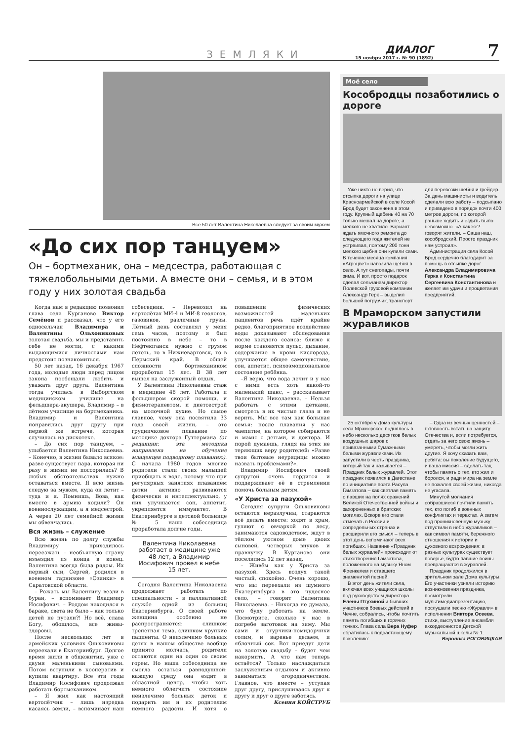ЗЕМЛЯКИ ДИАЛОГ
15 ноября 2017 г. № 90 (1892) 7
Все 50 лет Валентина Николаевна следует за своим мужем
«До сих пор танцуем»
Он – бортмеханик, она – медсестра, работающая с тяжелобольными детьми. А вместе они – семья, и в этом году у них золотая свадьба
Когда нам в редакцию позвонил глава села Курганово Виктор Семёнов и рассказал, что у его односельчан Владимира и Валентины Ольховиковых золотая свадьба, мы и представить себе не могли, с какими выдающимися личностями нам предстоит познакомиться.
50 лет назад, 16 декабря 1967 года, молодые люди перед лицом закона пообещали любить и уважать друг друга. Валентина тогда училась в Выборгском медицинском училище на фельдшера-акушера, Владимир – в лётном училище на бортмеханика. Владимир и Валентина понравились друг другу при первой же встрече, которая случилась на дискотеке.
– До сих пор танцуем, – улыбается Валентина Николаевна. – Конечно, в жизни бывало всякое: разве существует пара, которая ни разу в жизни не поссорилась? В любых обстоятельствах нужно оставаться вместе. Я всю жизнь следую за мужем, куда он летит – туда и я. Помнишь, Вова, как вместе в армию ходили? Он военнослужащим, а я медсестрой. А через 20 лет семейной жизни мы обвенчались.
Вся жизнь – служение
Всю жизнь по долгу службы Владимиру приходилось переезжать – необъятную страну изъездил из конца в конец. Валентина всегда была рядом. Их первый сын, Сергей, родился в военном гарнизоне «Озинки» в Саратовской области.
– Рожать мы Валентину везли в буран, – вспоминает Владимир Иосифович. – Роддом находился в бараке, света не было – как только детей не путали?! Но всё, слава Богу, обошлось, все живы-здоровы.
После нескольких лет в армейских условиях Ольховиковы переехали в Екатеринбург. Долгое время жили в общежитии, уже с двумя маленькими сыновьями. Потом вступили в кооператив и купили квартиру. Все эти годы Владимир Иосифович продолжал работать бортмехаником.
– Я жил как настоящий вертолётчик – лишь изредка касаясь земли, – вспоминает наш собеседник. – Перевозил на вертолётах МИ-4 и МИ-8 геологов, газовиков, различные грузы. Лётный день составлял у меня семь часов, поэтому я был постоянно в небе – то в Нефтеюганск нужно с грузом лететь, то в Нижневартовск, то в Пермский край. В общей сложности бортмехаником проработал 15 лет. В 38 лет вышел на заслуженный отдых.
У Валентины Николаевны стаж в медицине 48 лет. Работала и фельдшером скорой помощи, и физиотерапевтом, и диетсестрой на молочной кухне. Но самое главное, чему она посвятила 33 года своей жизни, – это грудничковое плавание по методике доктора Гуттермана (от редакции: эта методика направлена на обучение младенцев подводному плаванию). С начала 1980 годов многие родители стали своих малышей приобщать к воде, потому что при регулярных занятиях плаванием детки активно развиваются физически и интеллектуально, у них улучшается сон, аппетит, укрепляется иммунитет. В Екатеринбурге в детской больнице № 5 наша собеседница проработала долгие годы.
Валентина Николаевна работает в медицине уже 48 лет, а Владимир Иосифович провёл в небе 15 лет.
Сегодня Валентина Николаевна продолжает работать по специальности – в паллиативной службе одной из больниц Екатеринбурга. О своей работе женщина особенно не распространяется: слишком трепетная тема, слишком хрупкие пациенты. О неизлечимо больных детях в нашем обществе вообще принято молчать, родители остаются один на один со своим горем. Но наша собеседница не смогла остаться равнодушной: каждую среду она ездит в областной центр, чтобы хоть немного облегчить состояние неизлечимо больных деток и подарить им и их родителям немного радости. И хотя о повышении физических возможностей маленьких пациентов речь идёт крайне редко, благоприятное воздействие воды доказывают обследования после каждого сеанса: ближе к норме становятся пульс, дыхание, содержание в крови кислорода, улучшается общее самочувствие, сон, аппетит, психоэмоциональное состояние ребёнка.
–Я верю, что вода лечит и у нас с ними есть хоть какой-то маленький шанс, – рассказывает Валентина Николаевна. – Нельзя работать с этими детками, смотреть в их чистые глаза и не верить. Мы все там как большая семья: после плавания у нас чаепитие, на которое собираются и мамы с детьми, и доктора. И порой думаешь, глядя на этих не теряющих веру родителей: «Разве твои бытовые неурядицы можно назвать проблемами?».
Владимир Иосифович своей супругой очень гордится и поддерживает её в стремлении помочь больным детям.
«У Христа за пазухой»
Сегодня супруги Ольховиковы остаются неразлучны, стараются всё делать вместе: ходят в храм, гуляют с овчаркой по лесу, занимаются садоводством, ждут в тёплом уютном доме двоих сыновей, четверых внуков и правнучку. В Курганово они поселились 12 лет назад.
– Живём как у Христа за пазухой. Здесь воздух такой чистый, спокойно. Очень хорошо, что мы переехали из шумного Екатеринбурга в это чудесное село, – говорит Валентина Николаевна. – Никогда не думала, что буду работать на земле. Посмотрите, сколько у нас в погребе заготовок на зиму. Мы сами и огурчики-помидорчики солим, и варенье делаем, и яблочный сок. Вот приедут дети на золотую свадьбу – будет чем накормить. А что нам теперь остаётся? Только наслаждаться заслуженным отдыхом и активно заниматься огородничеством. Главное, что вместе – уступая друг другу, прислушиваясь друг к другу и друг о друге заботясь.
Ксения КОЙСТРУБ
Моё село
Кособродцы позаботились о дороге
Уже никто не верил, что отсыпка дороги на улице Красноармейской в селе Косой Брод будет закончена в этом году. Крупный щебень 40 на 70 только мешал на дороге, а мелкого не хватило. Вариант ждать ямочного ремонта до следующего года жителей не устраивал, поэтому 200 тонн мелкого щебня они купили сами. В течение месяца компания «Агроцвет» навозила щебня в село. А тут снегопады, почти зима. И вот, просто подарок сделал сельчанам директор Полевской грузовой компании Александр Герк – выделил большой погрузчик, транспорт для перевозки щебня и грейдер. За день машинисты и водитель сделали всю работу – подсыпано и приведено в порядок почти 400 метров дороги, по которой раньше ходить и ездить было невозможно. «А как же? – говорят жители. – Саша наш, кособродский. Просто праздник нам устроил».
Администрация села Косой Брод сердечно благодарит за помощь в отсыпке дорог Александра Владимировича Герка и Константина Сергеевича Константинова и желает им удачи и процветания предприятий.
В Мраморском запустили журавликов
25 октября у Дома культуры села Мраморское поднялось в небо несколько десятков белых воздушных шаров с привязанными бумажными белыми журавликами. Их запустили в честь праздника, который так и называется – Праздник белых журавлей. Этот праздник появился в Дагестане по инициативе поэта Расула Гамзатова – как светлая память о павших на полях сражений Великой Отечественной войны и захороненных в братских могилах. Вскоре его стали отмечать в России и сопредельных странах и расширили его смысл – теперь в этот день вспоминают всех погибших. Название «Праздник белых журавлей» происходит от стихотворения Гамзатова, положенного на музыку Яном Френкелем и ставшего знаменитой песней.
В этот день жители села, включая всех учащихся школы под руководством директора Елены Птухиной и бывших участников боевых действий в Чечне, собрались, чтобы почтить память погибших в горячих точках. Глава села Вера Нуфер обратилась к подрастающему поколению:
– Одна из вечных ценностей – готовность встать на защиту Отечества и, если потребуется, отдать за него свою жизнь – умереть, чтобы могли жить другие. Я хочу сказать вам, ребята: вы поколение будущего, и ваша миссия – сделать так, чтобы память о тех, кто жил и боролся, и ради мира на земле не пожалел своей жизни, никогда не угасала.
Минутой молчания собравшиеся почтили память тех, кто погиб в военных конфликтах и терактах. А затем под проникновенную музыку отпустили в небо журавликов – как символ памяти, бережного отношения к истории и духовного возрождения: в разных культурах существует поверье, будто павшие воины превращаются в журавлей.
Праздник продолжился в зрительном зале Дома культуры. Его участники узнали историю возникновения праздника, посмотрели мультимедиапрезентацию, послушали песню «Журавли» в исполнении Виктора Осеева, стихи, выступление ансамбля аккордеонистов Детской музыкальной школы № 1.
Вероника РОГОВИЦКАЯ